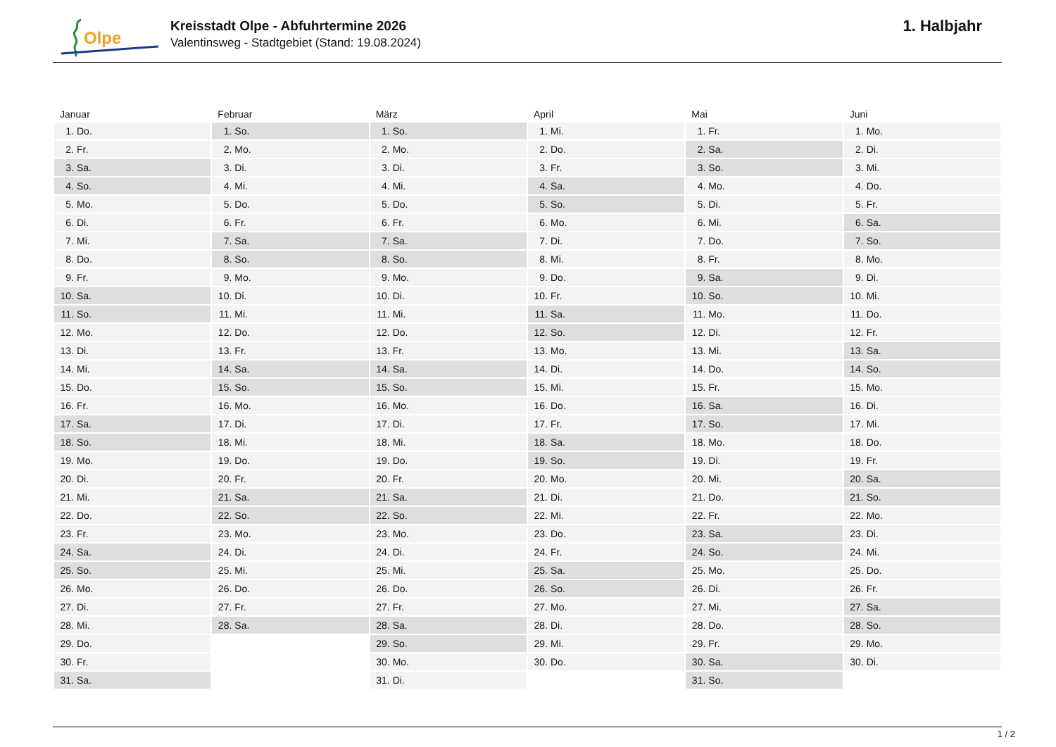Olpe
Kreisstadt Olpe - Abfuhrtermine 2026
Valentinsweg - Stadtgebiet (Stand: 19.08.2024)
1. Halbjahr
| Januar | Februar | März | April | Mai | Juni |
| --- | --- | --- | --- | --- | --- |
| 1. Do. | 1. So. | 1. So. | 1. Mi. | 1. Fr. | 1. Mo. |
| 2. Fr. | 2. Mo. | 2. Mo. | 2. Do. | 2. Sa. | 2. Di. |
| 3. Sa. | 3. Di. | 3. Di. | 3. Fr. | 3. So. | 3. Mi. |
| 4. So. | 4. Mi. | 4. Mi. | 4. Sa. | 4. Mo. | 4. Do. |
| 5. Mo. | 5. Do. | 5. Do. | 5. So. | 5. Di. | 5. Fr. |
| 6. Di. | 6. Fr. | 6. Fr. | 6. Mo. | 6. Mi. | 6. Sa. |
| 7. Mi. | 7. Sa. | 7. Sa. | 7. Di. | 7. Do. | 7. So. |
| 8. Do. | 8. So. | 8. So. | 8. Mi. | 8. Fr. | 8. Mo. |
| 9. Fr. | 9. Mo. | 9. Mo. | 9. Do. | 9. Sa. | 9. Di. |
| 10. Sa. | 10. Di. | 10. Di. | 10. Fr. | 10. So. | 10. Mi. |
| 11. So. | 11. Mi. | 11. Mi. | 11. Sa. | 11. Mo. | 11. Do. |
| 12. Mo. | 12. Do. | 12. Do. | 12. So. | 12. Di. | 12. Fr. |
| 13. Di. | 13. Fr. | 13. Fr. | 13. Mo. | 13. Mi. | 13. Sa. |
| 14. Mi. | 14. Sa. | 14. Sa. | 14. Di. | 14. Do. | 14. So. |
| 15. Do. | 15. So. | 15. So. | 15. Mi. | 15. Fr. | 15. Mo. |
| 16. Fr. | 16. Mo. | 16. Mo. | 16. Do. | 16. Sa. | 16. Di. |
| 17. Sa. | 17. Di. | 17. Di. | 17. Fr. | 17. So. | 17. Mi. |
| 18. So. | 18. Mi. | 18. Mi. | 18. Sa. | 18. Mo. | 18. Do. |
| 19. Mo. | 19. Do. | 19. Do. | 19. So. | 19. Di. | 19. Fr. |
| 20. Di. | 20. Fr. | 20. Fr. | 20. Mo. | 20. Mi. | 20. Sa. |
| 21. Mi. | 21. Sa. | 21. Sa. | 21. Di. | 21. Do. | 21. So. |
| 22. Do. | 22. So. | 22. So. | 22. Mi. | 22. Fr. | 22. Mo. |
| 23. Fr. | 23. Mo. | 23. Mo. | 23. Do. | 23. Sa. | 23. Di. |
| 24. Sa. | 24. Di. | 24. Di. | 24. Fr. | 24. So. | 24. Mi. |
| 25. So. | 25. Mi. | 25. Mi. | 25. Sa. | 25. Mo. | 25. Do. |
| 26. Mo. | 26. Do. | 26. Do. | 26. So. | 26. Di. | 26. Fr. |
| 27. Di. | 27. Fr. | 27. Fr. | 27. Mo. | 27. Mi. | 27. Sa. |
| 28. Mi. | 28. Sa. | 28. Sa. | 28. Di. | 28. Do. | 28. So. |
| 29. Do. | | 29. So. | 29. Mi. | 29. Fr. | 29. Mo. |
| 30. Fr. | | 30. Mo. | 30. Do. | 30. Sa. | 30. Di. |
| 31. Sa. | | 31. Di. | | 31. So. | |
1 / 2